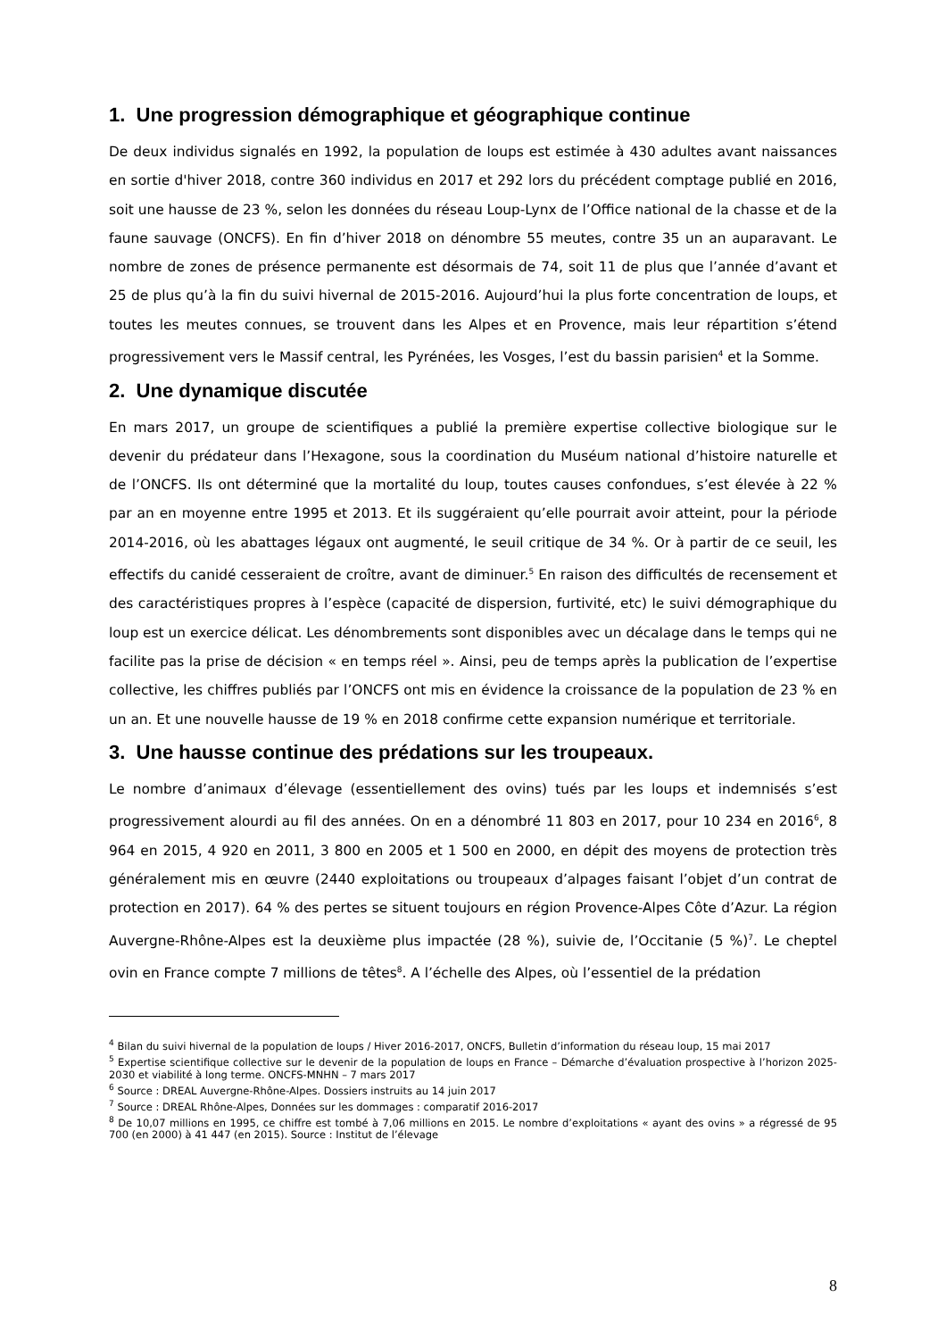1. Une progression démographique et géographique continue
De deux individus signalés en 1992, la population de loups est estimée à 430 adultes avant naissances en sortie d'hiver 2018, contre 360 individus en 2017 et 292 lors du précédent comptage publié en 2016, soit une hausse de 23 %, selon les données du réseau Loup-Lynx de l’Office national de la chasse et de la faune sauvage (ONCFS). En fin d’hiver 2018 on dénombre 55 meutes, contre 35 un an auparavant. Le nombre de zones de présence permanente est désormais de 74, soit 11 de plus que l’année d’avant et 25 de plus qu’à la fin du suivi hivernal de 2015-2016. Aujourd’hui la plus forte concentration de loups, et toutes les meutes connues, se trouvent dans les Alpes et en Provence, mais leur répartition s’étend progressivement vers le Massif central, les Pyrénées, les Vosges, l’est du bassin parisien<sup>4</sup> et la Somme.
2. Une dynamique discutée
En mars 2017, un groupe de scientifiques a publié la première expertise collective biologique sur le devenir du prédateur dans l’Hexagone, sous la coordination du Muséum national d’histoire naturelle et de l’ONCFS. Ils ont déterminé que la mortalité du loup, toutes causes confondues, s’est élevée à 22 % par an en moyenne entre 1995 et 2013. Et ils suggéraient qu’elle pourrait avoir atteint, pour la période 2014-2016, où les abattages légaux ont augmenté, le seuil critique de 34 %. Or à partir de ce seuil, les effectifs du canidé cesseraient de croître, avant de diminuer.<sup>5</sup> En raison des difficultés de recensement et des caractéristiques propres à l’espèce (capacité de dispersion, furtivité, etc) le suivi démographique du loup est un exercice délicat. Les dénombrements sont disponibles avec un décalage dans le temps qui ne facilite pas la prise de décision « en temps réel ». Ainsi, peu de temps après la publication de l’expertise collective, les chiffres publiés par l’ONCFS ont mis en évidence la croissance de la population de 23 % en un an. Et une nouvelle hausse de 19 % en 2018 confirme cette expansion numérique et territoriale.
3. Une hausse continue des prédations sur les troupeaux.
Le nombre d’animaux d’élevage (essentiellement des ovins) tués par les loups et indemnisés s’est progressivement alourdi au fil des années. On en a dénombré 11 803 en 2017, pour 10 234 en 2016<sup>6</sup>, 8 964 en 2015, 4 920 en 2011, 3 800 en 2005 et 1 500 en 2000, en dépit des moyens de protection très généralement mis en œuvre (2440 exploitations ou troupeaux d’alpages faisant l’objet d’un contrat de protection en 2017). 64 % des pertes se situent toujours en région Provence-Alpes Côte d’Azur. La région Auvergne-Rhône-Alpes est la deuxième plus impactée (28 %), suivie de, l’Occitanie (5 %)<sup>7</sup>. Le cheptel ovin en France compte 7 millions de têtes<sup>8</sup>. A l’échelle des Alpes, où l’essentiel de la prédation
<sup>4</sup> Bilan du suivi hivernal de la population de loups / Hiver 2016-2017, ONCFS, Bulletin d’information du réseau loup, 15 mai 2017
<sup>5</sup> Expertise scientifique collective sur le devenir de la population de loups en France – Démarche d’évaluation prospective à l’horizon 2025-2030 et viabilité à long terme. ONCFS-MNHN – 7 mars 2017
<sup>6</sup> Source : DREAL Auvergne-Rhône-Alpes. Dossiers instruits au 14 juin 2017
<sup>7</sup> Source : DREAL Rhône-Alpes, Données sur les dommages : comparatif 2016-2017
<sup>8</sup> De 10,07 millions en 1995, ce chiffre est tombé à 7,06 millions en 2015. Le nombre d’exploitations « ayant des ovins » a régressé de 95 700 (en 2000) à 41 447 (en 2015). Source : Institut de l’élevage
8